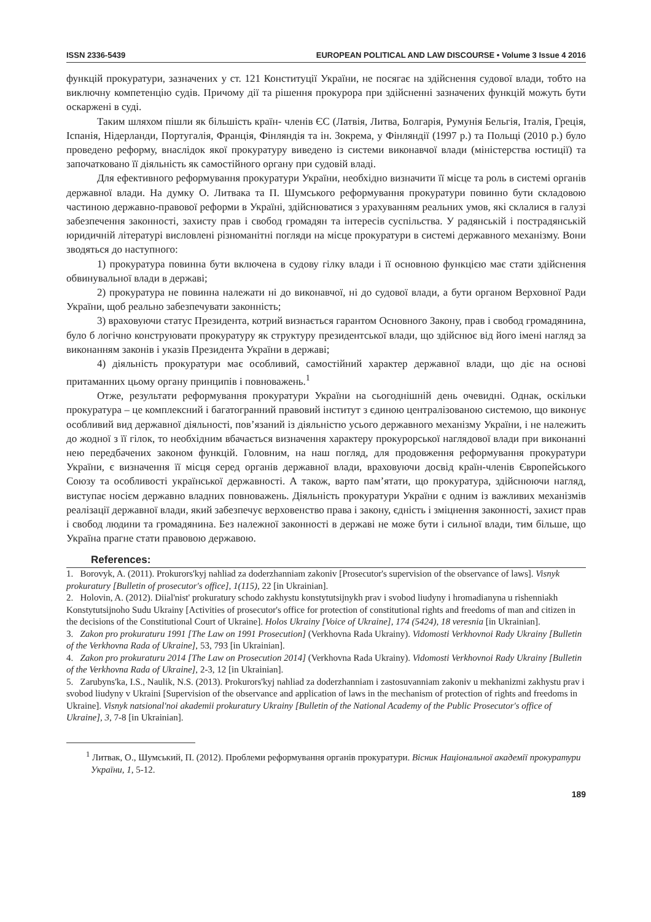ISSN 2336-5439 EUROPEAN POLITICAL AND LAW DISCOURSE • Volume 3 Issue 4 2016
функцій прокуратури, зазначених у ст. 121 Конституції України, не посягає на здійснення судової влади, тобто на виключну компетенцію судів. Причому дії та рішення прокурора при здійсненні зазначених функцій можуть бути оскаржені в суді.
Таким шляхом пішли як більшість країн- членів ЄС (Латвія, Литва, Болгарія, Румунія Бельгія, Італія, Греція, Іспанія, Нідерланди, Португалія, Франція, Фінляндія та ін. Зокрема, у Фінляндії (1997 р.) та Польщі (2010 р.) було проведено реформу, внаслідок якої прокуратуру виведено із системи виконавчої влади (міністерства юстиції) та започатковано її діяльність як самостійного органу при судовій владі.
Для ефективного реформування прокуратури України, необхідно визначити її місце та роль в системі органів державної влади. На думку О. Литвака та П. Шумського реформування прокуратури повинно бути складовою частиною державно-правової реформи в Україні, здійснюватися з урахуванням реальних умов, які склалися в галузі забезпечення законності, захисту прав і свобод громадян та інтересів суспільства. У радянській і пострадянській юридичній літературі висловлені різноманітні погляди на місце прокуратури в системі державного механізму. Вони зводяться до наступного:
1) прокуратура повинна бути включена в судову гілку влади і її основною функцією має стати здійснення обвинувальної влади в державі;
2) прокуратура не повинна належати ні до виконавчої, ні до судової влади, а бути органом Верховної Ради України, щоб реально забезпечувати законність;
3) враховуючи статус Президента, котрий визнається гарантом Основного Закону, прав і свобод громадянина, було б логічно конструювати прокуратуру як структуру президентської влади, що здійснює від його імені нагляд за виконанням законів і указів Президента України в державі;
4) діяльність прокуратури має особливий, самостійний характер державної влади, що діє на основі притаманних цьому органу принципів і повноважень.<sup>1</sup>
Отже, результати реформування прокуратури України на сьогоднішній день очевидні. Однак, оскільки прокуратура – це комплексний і багатогранний правовий інститут з єдиною централізованою системою, що виконує особливий вид державної діяльності, пов’язаний із діяльністю усього державного механізму України, і не належить до жодної з її гілок, то необхідним вбачається визначення характеру прокурорської наглядової влади при виконанні нею передбачених законом функцій. Головним, на наш погляд, для продовження реформування прокуратури України, є визначення її місця серед органів державної влади, враховуючи досвід країн-членів Європейського Союзу та особливості української державності. А також, варто пам’ятати, що прокуратура, здійснюючи нагляд, виступає носієм державно владних повноважень. Діяльність прокуратури України є одним із важливих механізмів реалізації державної влади, який забезпечує верховенство права і закону, єдність і зміцнення законності, захист прав і свобод людини та громадянина. Без належної законності в державі не може бути і сильної влади, тим більше, що Україна прагне стати правовою державою.
References:
1. Borovyk, A. (2011). Prokurors'kyj nahliad za doderzhanniam zakoniv [Prosecutor's supervision of the observance of laws]. Visnyk prokuratury [Bulletin of prosecutor's office], 1(115), 22 [in Ukrainian].
2. Holovin, A. (2012). Diial'nist' prokuratury schodo zakhystu konstytutsijnykh prav i svobod liudyny i hromadianyna u rishenniakh Konstytutsijnoho Sudu Ukrainy [Activities of prosecutor's office for protection of constitutional rights and freedoms of man and citizen in the decisions of the Constitutional Court of Ukraine]. Holos Ukrainy [Voice of Ukraine], 174 (5424), 18 veresnia [in Ukrainian].
3. Zakon pro prokuraturu 1991 [The Law on 1991 Prosecution] (Verkhovna Rada Ukrainy). Vidomosti Verkhovnoi Rady Ukrainy [Bulletin of the Verkhovna Rada of Ukraine], 53, 793 [in Ukrainian].
4. Zakon pro prokuraturu 2014 [The Law on Prosecution 2014] (Verkhovna Rada Ukrainy). Vidomosti Verkhovnoi Rady Ukrainy [Bulletin of the Verkhovna Rada of Ukraine], 2-3, 12 [in Ukrainian].
5. Zarubyns'ka, I.S., Naulik, N.S. (2013). Prokurors'kyj nahliad za doderzhanniam i zastosuvanniam zakoniv u mekhanizmi zakhystu prav i svobod liudyny v Ukraini [Supervision of the observance and application of laws in the mechanism of protection of rights and freedoms in Ukraine]. Visnyk natsional'noi akademii prokuratury Ukrainy [Bulletin of the National Academy of the Public Prosecutor's office of Ukraine], 3, 7-8 [in Ukrainian].
<sup>1</sup> Литвак, О., Шумський, П. (2012). Проблеми реформування органів прокуратури. Вісник Національної академії прокуратури України, 1, 5-12.
189